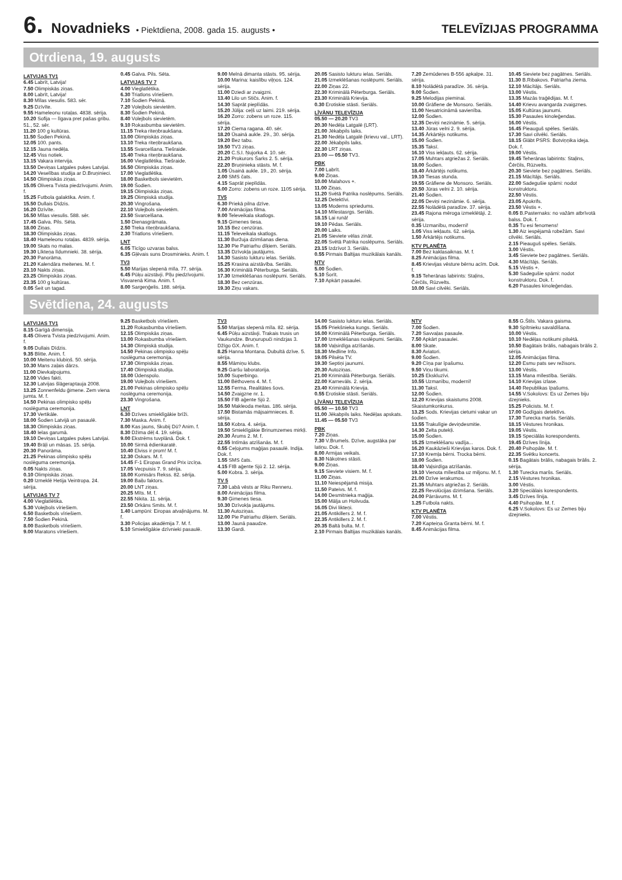6. Novadnieks • Piektdiena, 2008. gada 15. augusts • TELEVĪZIJAS PROGRAMMA
Otrdiena, 19. augusts
LATVIJAS TV1
6.45 Labrīt, Latvija!
7.50 Olimpiskās ziņas.
8.00 Labrīt, Latvija!
8.30 Mīlas viesulis. 583. sēr.
9.25 Dzīvīte.
9.55 Hameleonu rotaļas. 4838. sērija.
10.20 Sofija — līgava pret pašas gribu. 51., 52. sēr.
11.20 100 g kultūras.
11.50 Šodien Pekinā.
12.05 100. pants.
12.15 Jauna nedēļa.
12.45 Viss notiek.
13.15 Vakara intervija.
13.50 Deviņas Latgales puķes Latvijai.
14.20 Veselības studija ar D.Bruņinieci.
14.50 Olimpiskās ziņas.
15.05 Olivera Tvista piedzīvojumi. Anim. f.
15.25 Futbola galaktika. Anim. f.
15.50 Dullais Dīdzis.
16.20 Dzīvīte.
16.50 Mīlas viesulis. 588. sēr.
17.45 Galva. Pils. Sēta.
18.00 Ziņas.
18.30 Olimpiskās ziņas.
18.40 Hameleonu rotaļas. 4839. sērija.
19.00 Skats no malas.
19.30 Līkteņa līdumnieki. 38. sērija.
20.30 Panorāma.
21.20 Kalendāra meitenes. M. f.
23.10 Nakts ziņas.
23.25 Olimpiskās ziņas.
23.35 100 g kultūras.
0.05 Šeit un tagad.
0.45 Galva. Pils. Sēta.
LATVIJAS TV 7
4.00 Vieglatlētika.
6.30 Triatlons vīriešiem.
7.10 Šodien Pekinā.
7.20 Volejbols sievietēm.
8.30 Šodien Pekinā.
8.40 Volejbols sievietēm.
9.10 Rokasbumba sievietēm.
11.15 Treka riteņbraukšana.
13.00 Olimpiskās ziņas.
13.10 Treka riteņbraukšana.
13.55 Svarcelšana. Tiešraide.
15.40 Treka riteņbraukšana.
16.00 Vieglatlētika. Tiešraide.
16.50 Olimpiskās ziņas.
17.00 Vieglatlētika.
18.00 Basketbols sievietēm.
19.00 Šodien.
19.15 Olimpiskās ziņas.
19.25 Olimpiskā studija.
20.30 Vingrošana.
22.10 Volejbols sievietēm.
23.50 Svarcelšana.
1.50 Dienasgrāmata.
2.50 Treka riteņbraukšana.
2.30 Triatlons vīriešiem.
LNT
6.05 Tīcīgo uzvaras balss.
6.35 Gļēvais suns Drosminieks. Anim. f.
TV3
5.50 Marijas slepenā mīla. 77. sērija.
6.45 Pūķu aizstāvji. Pīļu piedzīvojumi. Visvarenā Kima. Anim. f.
8.00 Sargeņģelis. 188. sērija.
9.00 Melnā dimanta stāsts. 95. sērija.
10.00 Marina: kaislību viļņos. 124. sērija.
11.00 Dziedi ar zvaigzni.
13.40 Lilo un Stičs. Anim. f.
14.30 Saprāt pieplīdās.
15.20 Jūlija: ceļš uz laimi. 219. sērija.
16.20 Zorro: zobens un roze. 115. sērija.
17.20 Ciema ragana. 40. sēr.
18.20 Ūsainā aukle. 29., 30. sērija.
19.20 Bez tabu.
19.50 TV3 ziņas.
20.20 C.S.I. Ņujorka 4. 10. sēr.
21.20 Prokurors Šarks 2. 5. sērija.
22.20 Bruņinieka stāsts. M. f.
1.05 Ūsainā aukle. 19., 20. sērija.
2.00 SMS čats.
4.15 Saprāt pieplīdās.
5.00 Zorro: zobens un roze. 1105 sērija.
TV5
6.30 Priekā pilna dzīve.
7.00 Animācijas filma.
9.00 Televeikala skatlogs.
9.15 Ģimenes tiesa.
10.15 Bez cenzūras.
11.15 Televeikala skatlogs.
11.30 Buržuja dzimšanas diena.
12.30 Pie Patriarhu dīķiem. Seriāls.
13.35 Dzīvokļa jautājums.
14.30 Sasisto lukturu ielas. Seriāls.
15.25 Krasina aizstāvība. Seriāls.
16.30 Kriminālā Pēterburga. Seriāls.
17.30 Izmeklēšanas noslēpumi. Seriāls.
18.30 Bez cenzūras.
19.30 Ziņu vakars.
20.05 Sasisto lukturu ielas. Seriāls.
21.05 Izmeklēšanas noslēpumi. Seriāls.
22.00 Ziņas 22.
22.30 Kriminālā Pēterburga. Seriāls.
23.30 Kriminālā Krievija.
0.30 Erotiskie stāsti. Seriāls.
LĪVĀNU TELEVĪZIJA
05.50 — 20.20 TV3
20.30 Nedēļa Latgalē (LRT).
21.00 Jēkabpils laiks.
21.30 Nedēļa Latgalē (krievu val., LRT).
22.00 Jēkabpils laiks.
22.30 LRT ziņas.
23.00 — 05.50 TV3.
PBK
7.00 Labrīt.
9.00 Ziņas.
10.00 Malahovs +.
11.00 Ziņas.
11.20 Svētā Patrika noslēpums. Seriāls.
12.25 Detektīvi.
13.05 Moderns spriedums.
14.10 Mīlestasrgs. Seriāls.
18.15 Lai runā!
19.10 Pēdas. Seriāls.
20.00 Laiks.
21.05 Sieviete vēlas zināt.
22.05 Svētā Patrika noslēpums. Seriāls.
23.15 Izdzīvot 3. Seriāls.
0.55 Pirmais Baltijas muzikālais kanāls.
NTV
5.00 Šodien.
5.10 Šorīt.
7.10 Apkārt pasaulei.
7.20 Zemūdenes B-556 apkalpe. 31. sērija.
8.10 Nolādētā paradīze. 36. sērija.
9.00 Šodien.
9.25 Melodijas pieminai.
10.00 Grāfiene de Monsoro. Seriāls.
11.00 Nesatricināmā savienība.
12.00 Šodien.
12.35 Deviņi nezināmie. 5. sērija.
13.40 Jūras velni 2. 9. sērija.
14.35 Ārkārtējs notikums.
15.00 Šodien.
15.35 Taksī.
16.10 Viss iekļauts. 62. sērija.
17.05 Muhtars atgriežas 2. Seriāls.
18.00 Šodien.
18.40 Ārkārtējs notikums.
19.10 Tiesas stunda.
19.55 Grāfiene de Monsoro. Seriāls.
20.50 Jūras velni 2. 10. sērija.
21.40 Šodien.
22.05 Deviņi nezināmie. 6. sērija.
22.55 Nolādētā paradīze. 37. sērija.
23.45 Rajona mēroga izmeklētāji. 2. sērija.
0.35 Uzmanību, modernī!
1.05 Viss iekļauts. 62. sērija.
1.50 Ārkārtējs notikums.
KTV PLANĒTA
7.00 Bez kaklasaiknas. M. f.
8.25 Animācijas filma.
8.45 Krievijas vēsture bērnu acīm. Dok. f.
9.15 Teherānas labirints: Staļins, Čērčils, Rūzvelts.
10.00 Savi cilvēki. Seriāls.
10.45 Sieviete bez pagātnes. Seriāls.
11.30 B.Ribakovs. Patriarha ziema.
12.10 Mācītājs. Seriāls.
13.00 Vēstis.
13.35 Mazās traģēdijas. M. f.
14.40 Krievu avangarda zvaigznes.
15.05 Kultūras jaunumi.
15.30 Pasaules kinoleģendas.
16.00 Vēstis.
16.45 Pieauguš spēles. Seriāls.
17.30 Savi cilvēki. Seriāls.
18.15 Glābt PSRS: Botviņņika ideja. Dok. f.
19.00 Vēstis.
19.45 Teherānas labirints: Staļins, Čērčils, Rūzvelts.
20.30 Sieviete bez pagātnes. Seriāls.
21.15 Mācītājs. Seriāls.
22.00 Sadegušie spārni: nodot konstruktoru.
22.50 Vēstis.
23.05 Apokrifs.
23.50 Vēstis +.
0.05 B.Pasternaks: no važām atbrīvotā balss. Dok. f.
0.35 Tu esi fenomens!
1.30 Aiz iespējamā robežām. Savi cilvēki. Seriāls.
2.15 Pieauguš spēles. Seriāls.
3.00 Vēstis.
3.45 Sieviete bez pagātnes. Seriāls.
4.30 Mācītājs. Seriāls.
5.15 Vēstis +.
5.30 Sadegušie spārni: nodot konstruktoru. Dok. f.
6.20 Pasaules kinoleģendas.
Svētdiena, 24. augusts
LATVIJAS TV1
8.15 Garīgā dimensija.
8.45 Olivera Tvista piedzīvojumi. Anim. f.
9.05 Dullais Dīdzis.
9.35 Blitte. Anim. f.
10.00 Meitenu klubiņš. 50. sērija.
10.30 Mans zaļais dārzs.
11.00 Dievkalpojums.
12.00 Vides fakti.
12.30 Latvijas šlāgeraptauja 2008.
13.25 Zonnenfeldu ģimene. Zem viena jumta. M. f.
14.50 Pekinas olimpisko spēļu noslēguma ceremonija.
17.30 Vertikāle.
18.00 Šodien Latvijā un pasaulē.
18.30 Olimpiskās ziņas.
18.40 Ielas garumā.
19.10 Deviņas Latgales puķes Latvijai.
19.40 Brāļi un māsas. 15. sērija.
20.30 Panorāma.
21.25 Pekinas olimpisko spēļu noslēguma ceremonija.
0.05 Nakts ziņas.
0.10 Olimpiskās ziņas.
0.20 Izmeklē Hetija Veintropa. 24. sērija.
LATVIJAS TV 7
4.00 Vieglatlētika.
5.30 Volejbols vīriešiem.
6.50 Basketbols vīriešiem.
7.50 Šodien Pekinā.
8.00 Basketbols vīriešiem.
9.00 Maratons vīriešiem.
9.25 Basketbols vīriešiem.
11.20 Rokasbumba vīriešiem.
12.15 Olimpiskās ziņas.
13.00 Rokasbumba vīriešiem.
14.30 Olimpiskā studija.
14.50 Pekinas olimpisko spēļu noslēguma ceremonija.
17.30 Olimpiskās ziņas.
17.40 Olimpiskā studija.
18.00 Ūdenspolo.
19.00 Volejbols vīriešiem.
21.00 Pekinas olimpisko spēļu noslēguma ceremonija.
23.30 Vingrošana.
LNT
6.30 Dzīves smieklīgākie brīži.
7.30 Maska. Anim. f.
8.00 Kas jauns, Skubij Dū? Anim. f.
8.30 Džima dēļ 4. 19. sērija.
9.00 Ekstrēms tuvplānā. Dok. f.
10.00 Sirmā ēdienkaratē.
10.40 Elviss ir prom! M. f.
12.30 Oskars. M. f.
14.45 F-1 Eiropas Grand Prix izcīņa.
17.05 Vecpuisis 7. 9. sērija.
18.00 Komisārs Rekss. 82. sērija.
19.00 Baiļu faktors.
20.00 LNT ziņas.
20.25 Mīts. M. f.
22.55 Nikita. 11. sērija.
23.50 Orkāns Smits. M. f.
1.40 Lampūni: Eiropas atvaļinājums. M. f.
3.30 Policijas akadēmija 7. M. f.
5.10 Smieklīgākie dzīvnieki pasaulē.
TV3
5.50 Marijas slepenā mīla. 82. sērija.
6.45 Pūķu aizstāvji. Trakais trusis un Vaukundze. Bruņurupuči nindzjas 3. Džīgo GX. Anim. f.
8.25 Hanna Montana. Dubultā dzīve. 5. sērija.
8.55 Māmiņu klubs.
9.25 Garšu laboratorija.
10.00 Superbingo.
11.00 Bēthovens 4. M. f.
12.55 Ferma. Realitātes šovs.
14.50 Zvaigzne nr. 1.
15.50 FIB aģente Sjū 2.
16.50 Makleoda meitas. 186. sērija.
17.50 Bistamās mājsaimnieces. 8. sērija.
18.50 Kobra. 4. sērija.
19.50 Smieklīgākie Brinumzemes mirkļi.
20.30 Ārums 2. M. f.
22.55 Intīmās atzīšanās. M. f.
0.55 Ceļojums maģijas pasaulē. Indija. Dok. f.
1.55 SMS čats.
4.15 FIB aģente Sjū 2. 12. sērija.
5.00 Kobra. 3. sērija.
TV 5
7.30 Labā vēsts ar Riku Renneru.
8.00 Animācijas filma.
9.30 Ģimenes tiesa.
10.30 Dzīvokļa jautājums.
11.30 Autoziņas.
12.00 Pie Patriarhu dīķiem. Seriāls.
13.00 Jaunā paaudze.
13.30 Gardi.
14.00 Sasisto lukturu ielas. Seriāls.
15.05 Priekšnieka kungs. Seriāls.
16.00 Kriminālā Pēterburga. Seriāls.
17.00 Izmeklēšanas noslēpumi. Seriāls.
18.00 Vaļsirdīga atzīšanās.
18.30 Medline Info.
19.05 Pilsēta TV.
19.30 Septiņi jaunumi.
20.30 Autoziņas.
21.00 Kriminālā Pēterburga. Seriāls.
22.00 Karnevāls. 2. sērija.
23.40 Kriminālā Krievija.
0.55 Erotiskie stāsti. Seriāls.
LĪVĀNU TELEVĪZIJA
05.50 — 10.50 TV3
11.00 Jēkabpils laiks. Nedēļas apskats.
11.45 — 05.50 TV3
PBK
7.20 Ziņas.
7.30 V.Brumels. Dzīve, augstāka par latiņu. Dok. f.
8.00 Armijas veikals.
8.30 Nākotnes stāsti.
9.00 Ziņas.
9.15 Sieviete visiem. M. f.
11.00 Ziņas.
11.10 Neiespējamā misija.
11.50 Pateivs. M. f.
14.00 Desmitnieka maģija.
15.00 Mālja un Holivuda.
16.05 Divi likteņi.
21.05 Antikillers 2. M. f.
22.35 Antikillers 2. M. f.
20.35 Baltā bulta. M. f.
2.10 Pirmais Baltijas muzikālais kanāls.
NTV
7.00 Šodien.
7.20 Savvaļas pasaule.
7.50 Apkārt pasaulei.
8.00 Skate.
8.30 Aviatori.
9.00 Šodien.
9.20 Cīņa par īpašumu.
9.50 Viņu tikumi.
10.25 Ekskluzīvi.
10.55 Uzmanību, modernī!
11.30 Taksī.
12.00 Šodien.
12.20 Krievijas skaistums 2008. Skaistumkonkurss.
13.25 Sods. Krievijas cietumi vakar un šodien.
13.55 Trakulīgie deviņdesmitie.
14.30 Zelta putekļi.
15.00 Šodien.
15.25 Izmeklēšanu vadīja...
16.20 Kaukāzieši Krievijas karos. Dok. f.
17.10 Kremļa bērni. Trocka bērni.
18.00 Šodien.
18.40 Vaļsirdīga atzīšanās.
19.10 Vienota mīlestība uz miljonu. M. f.
21.00 Dzīve ierakumos.
21.35 Muhtars atgriežas 2. Seriāls.
22.25 Revolūcijas dzimšana. Seriāls.
24.00 Pārrāvums. M. f.
1.25 Futbola nakts.
KTV PLANĒTA
7.00 Vēstis.
7.20 Kapteiņa Granta bērni. M. f.
8.45 Animācijas filma.
8.55 G.Štils. Vakara gaisma.
9.30 Spītnieku savaldīšana.
10.00 Vēstis.
10.10 Nedēļas notikumi pilsētā.
10.50 Bagātais brālis, nabagais brālis 2. sērija.
12.05 Animācijas filma.
12.20 Esmu pats sev režisors.
13.00 Vēstis.
13.15 Mana mīlestība. Seriāls.
14.10 Krievijas izlase.
14.40 Republikas īpašums.
14.55 V.Sokolovs: Es uz Zemes biju dzejnieks.
15.25 Policists. M. f.
17.00 Godīgais detektīvs.
17.30 Turecka maršs. Seriāls.
18.15 Vēstures hronikas.
19.05 Vēstis.
19.15 Speciālās korespondents.
19.45 Dzīves līnija.
20.40 Psihopāte. M. f.
22.35 Svētku koncerts.
0.15 Bagātais brālis, nabagais brālis. 2. sērija.
1.30 Turecka maršs. Seriāls.
2.15 Vēstures hronikas.
3.00 Vēstis.
3.20 Speciālais korespondents.
3.45 Dzīves līnija.
4.40 Psihopāte. M. f.
6.25 V.Sokolovs: Es uz Zemes biju dzejnieks.